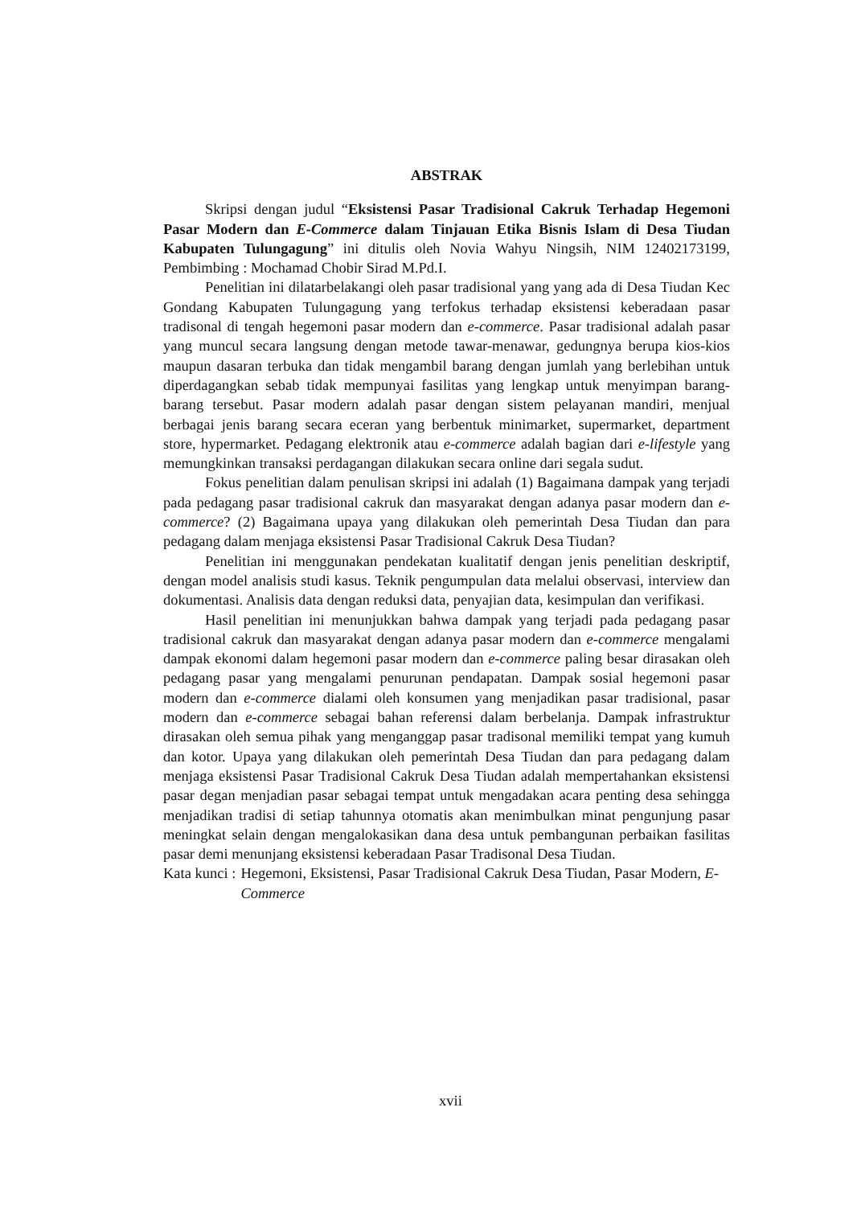ABSTRAK
Skripsi dengan judul “Eksistensi Pasar Tradisional Cakruk Terhadap Hegemoni Pasar Modern dan E-Commerce dalam Tinjauan Etika Bisnis Islam di Desa Tiudan Kabupaten Tulungagung” ini ditulis oleh Novia Wahyu Ningsih, NIM 12402173199, Pembimbing : Mochamad Chobir Sirad M.Pd.I.
Penelitian ini dilatarbelakangi oleh pasar tradisional yang yang ada di Desa Tiudan Kec Gondang Kabupaten Tulungagung yang terfokus terhadap eksistensi keberadaan pasar tradisonal di tengah hegemoni pasar modern dan e-commerce. Pasar tradisional adalah pasar yang muncul secara langsung dengan metode tawar-menawar, gedungnya berupa kios-kios maupun dasaran terbuka dan tidak mengambil barang dengan jumlah yang berlebihan untuk diperdagangkan sebab tidak mempunyai fasilitas yang lengkap untuk menyimpan barang-barang tersebut. Pasar modern adalah pasar dengan sistem pelayanan mandiri, menjual berbagai jenis barang secara eceran yang berbentuk minimarket, supermarket, department store, hypermarket. Pedagang elektronik atau e-commerce adalah bagian dari e-lifestyle yang memungkinkan transaksi perdagangan dilakukan secara online dari segala sudut.
Fokus penelitian dalam penulisan skripsi ini adalah (1) Bagaimana dampak yang terjadi pada pedagang pasar tradisional cakruk dan masyarakat dengan adanya pasar modern dan e-commerce? (2) Bagaimana upaya yang dilakukan oleh pemerintah Desa Tiudan dan para pedagang dalam menjaga eksistensi Pasar Tradisional Cakruk Desa Tiudan?
Penelitian ini menggunakan pendekatan kualitatif dengan jenis penelitian deskriptif, dengan model analisis studi kasus. Teknik pengumpulan data melalui observasi, interview dan dokumentasi. Analisis data dengan reduksi data, penyajian data, kesimpulan dan verifikasi.
Hasil penelitian ini menunjukkan bahwa dampak yang terjadi pada pedagang pasar tradisional cakruk dan masyarakat dengan adanya pasar modern dan e-commerce mengalami dampak ekonomi dalam hegemoni pasar modern dan e-commerce paling besar dirasakan oleh pedagang pasar yang mengalami penurunan pendapatan. Dampak sosial hegemoni pasar modern dan e-commerce dialami oleh konsumen yang menjadikan pasar tradisional, pasar modern dan e-commerce sebagai bahan referensi dalam berbelanja. Dampak infrastruktur dirasakan oleh semua pihak yang menganggap pasar tradisonal memiliki tempat yang kumuh dan kotor. Upaya yang dilakukan oleh pemerintah Desa Tiudan dan para pedagang dalam menjaga eksistensi Pasar Tradisional Cakruk Desa Tiudan adalah mempertahankan eksistensi pasar degan menjadian pasar sebagai tempat untuk mengadakan acara penting desa sehingga menjadikan tradisi di setiap tahunnya otomatis akan menimbulkan minat pengunjung pasar meningkat selain dengan mengalokasikan dana desa untuk pembangunan perbaikan fasilitas pasar demi menunjang eksistensi keberadaan Pasar Tradisonal Desa Tiudan.
Kata kunci : Hegemoni, Eksistensi, Pasar Tradisional Cakruk Desa Tiudan, Pasar Modern, E-Commerce
xvii